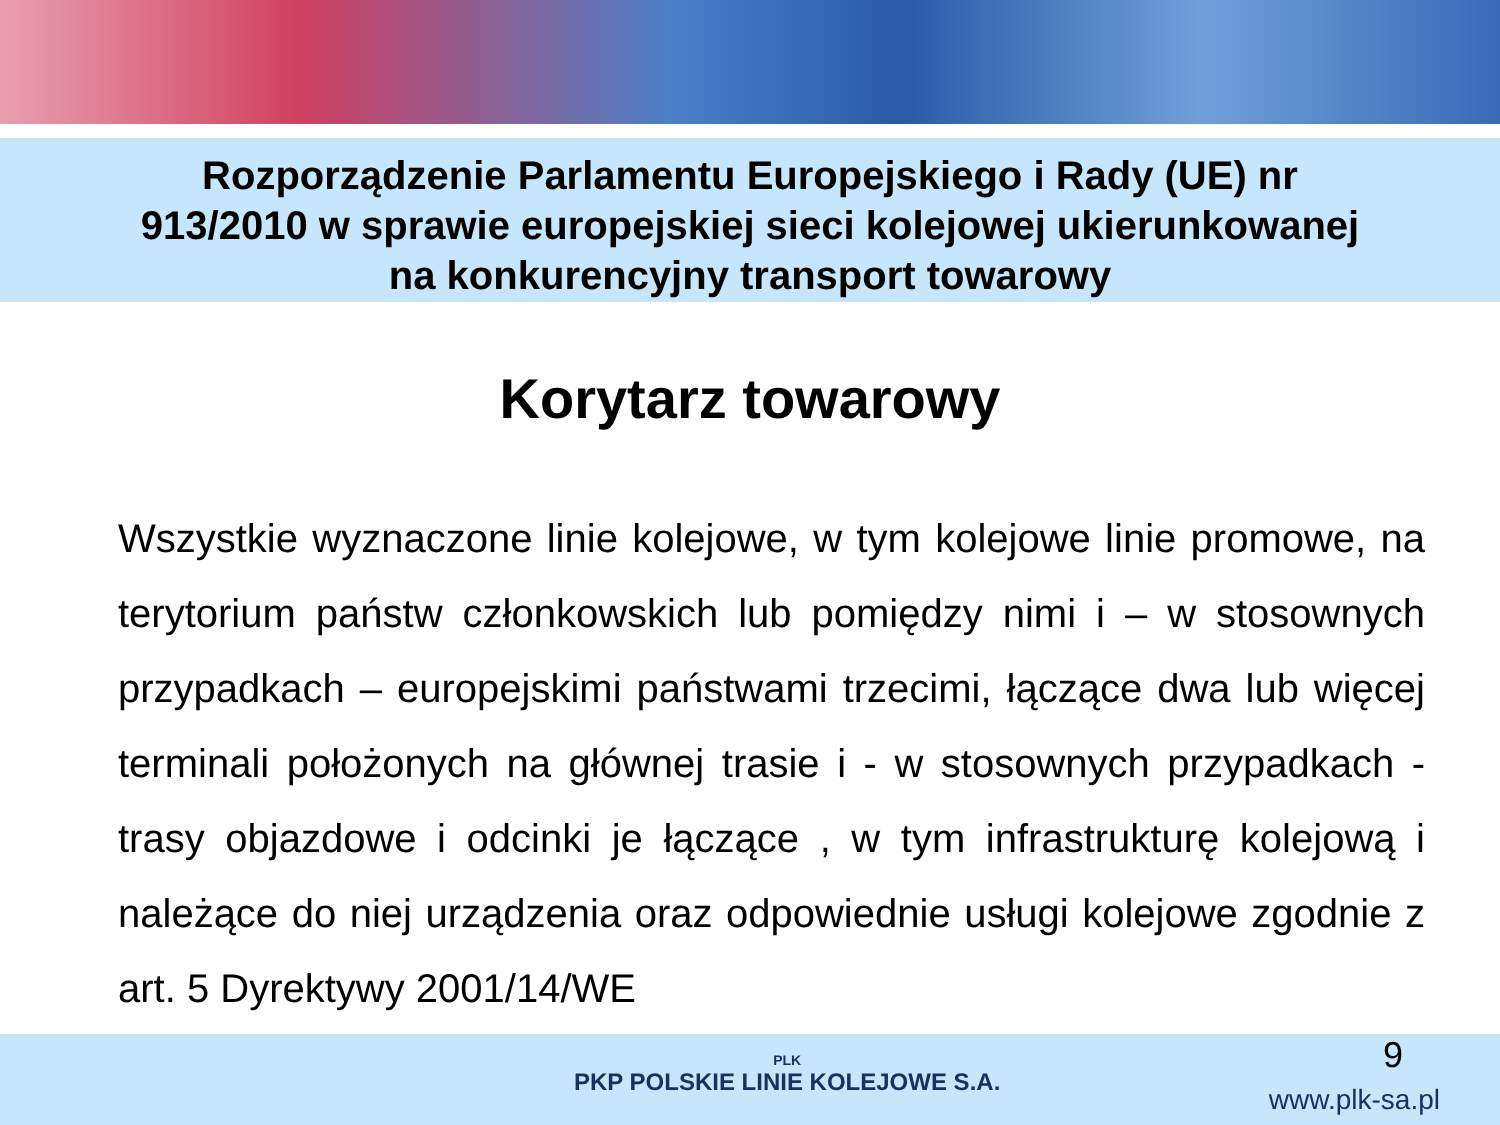Rozporządzenie Parlamentu Europejskiego i Rady (UE) nr
913/2010 w sprawie europejskiej sieci kolejowej ukierunkowanej
na konkurencyjny transport towarowy
Korytarz towarowy
Wszystkie wyznaczone linie kolejowe, w tym kolejowe linie promowe, na terytorium państw członkowskich lub pomiędzy nimi i – w stosownych przypadkach – europejskimi państwami trzecimi, łączące dwa lub więcej terminali położonych na głównej trasie i - w stosownych przypadkach - trasy objazdowe i odcinki je łączące , w tym infrastrukturę kolejową i należące do niej urządzenia oraz odpowiednie usługi kolejowe zgodnie z art. 5 Dyrektywy 2001/14/WE
9
PLK
PKP POLSKIE LINIE KOLEJOWE S.A.
www.plk-sa.pl